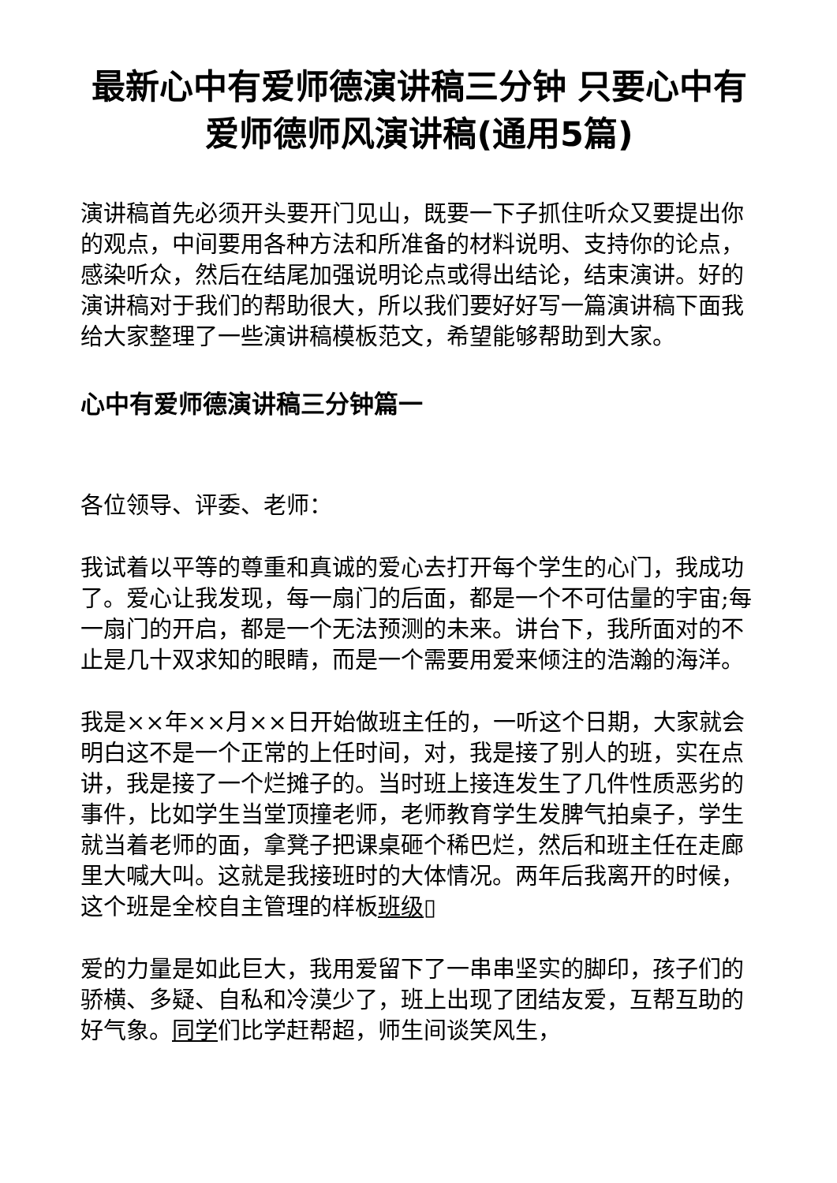最新心中有爱师德演讲稿三分钟 只要心中有爱师德师风演讲稿(通用5篇)
演讲稿首先必须开头要开门见山，既要一下子抓住听众又要提出你的观点，中间要用各种方法和所准备的材料说明、支持你的论点，感染听众，然后在结尾加强说明论点或得出结论，结束演讲。好的演讲稿对于我们的帮助很大，所以我们要好好写一篇演讲稿下面我给大家整理了一些演讲稿模板范文，希望能够帮助到大家。
心中有爱师德演讲稿三分钟篇一
各位领导、评委、老师：
我试着以平等的尊重和真诚的爱心去打开每个学生的心门，我成功了。爱心让我发现，每一扇门的后面，都是一个不可估量的宇宙;每一扇门的开启，都是一个无法预测的未来。讲台下，我所面对的不止是几十双求知的眼睛，而是一个需要用爱来倾注的浩瀚的海洋。
我是××年××月××日开始做班主任的，一听这个日期，大家就会明白这不是一个正常的上任时间，对，我是接了别人的班，实在点讲，我是接了一个烂摊子的。当时班上接连发生了几件性质恶劣的事件，比如学生当堂顶撞老师，老师教育学生发脾气拍桌子，学生就当着老师的面，拿凳子把课桌砸个稀巴烂，然后和班主任在走廊里大喊大叫。这就是我接班时的大体情况。两年后我离开的时候，这个班是全校自主管理的样板班级▯
爱的力量是如此巨大，我用爱留下了一串串坚实的脚印，孩子们的骄横、多疑、自私和冷漠少了，班上出现了团结友爱，互帮互助的好气象。同学们比学赶帮超，师生间谈笑风生，